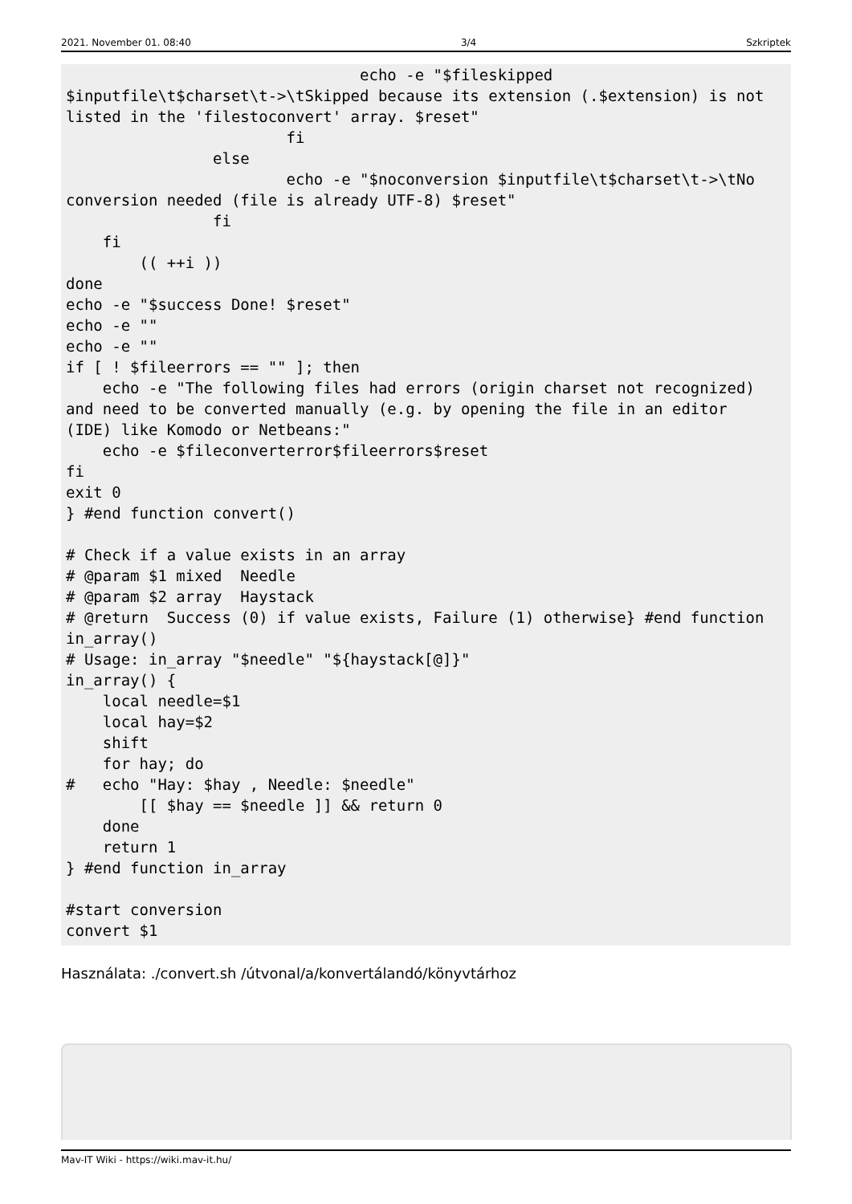2021. November 01. 08:40 3/4 Szkriptek
                                echo -e "$fileskipped
$inputfile\t$charset\t->\tSkipped because its extension (.$extension) is not
listed in the 'filestoconvert' array. $reset"
                        fi
                else
                        echo -e "$noconversion $inputfile\t$charset\t->\tNo
conversion needed (file is already UTF-8) $reset"
                fi
    fi
        (( ++i ))
done
echo -e "$success Done! $reset"
echo -e ""
echo -e ""
if [ ! $fileerrors == "" ]; then
    echo -e "The following files had errors (origin charset not recognized)
and need to be converted manually (e.g. by opening the file in an editor
(IDE) like Komodo or Netbeans:"
    echo -e $fileconverterror$fileerrors$reset
fi
exit 0
} #end function convert()

# Check if a value exists in an array
# @param $1 mixed  Needle
# @param $2 array  Haystack
# @return  Success (0) if value exists, Failure (1) otherwise} #end function
in_array()
# Usage: in_array "$needle" "${haystack[@]}"
in_array() {
    local needle=$1
    local hay=$2
    shift
    for hay; do
#   echo "Hay: $hay , Needle: $needle"
        [[ $hay == $needle ]] && return 0
    done
    return 1
} #end function in_array

#start conversion
convert $1
Használata: ./convert.sh /útvonal/a/konvertálandó/könyvtárhoz
Mav-IT Wiki - https://wiki.mav-it.hu/